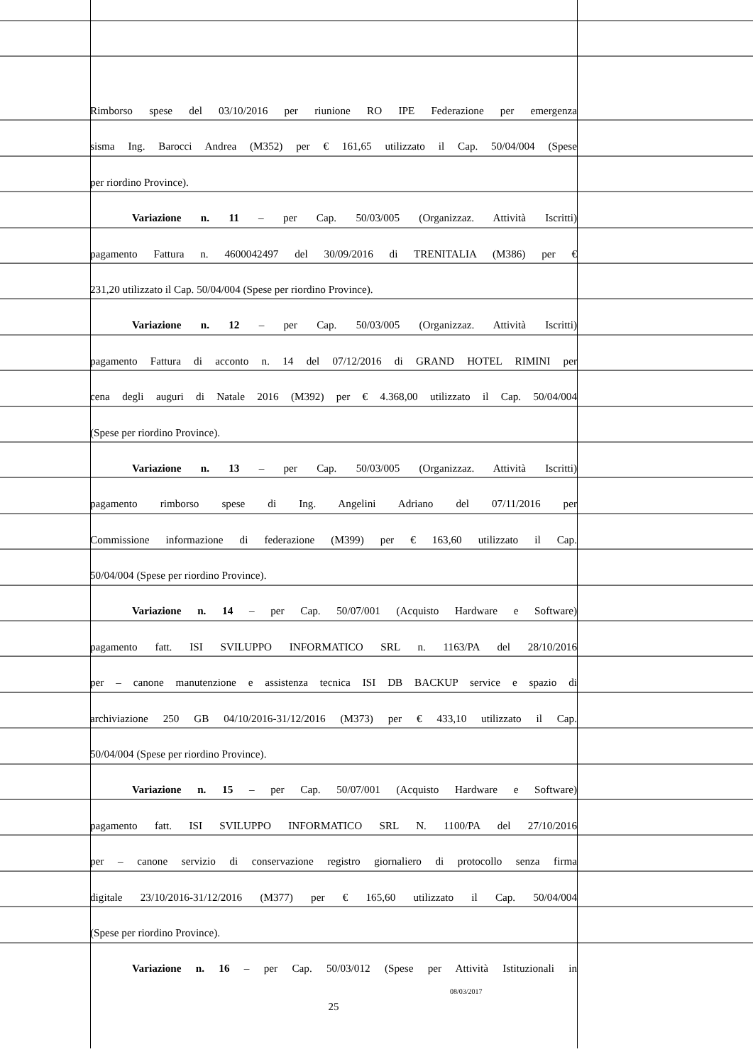Rimborso spese del 03/10/2016 per riunione RO IPE Federazione per emergenza
sisma Ing. Barocci Andrea (M352) per € 161,65 utilizzato il Cap. 50/04/004 (Spese
per riordino Province).
Variazione n. 11 – per Cap. 50/03/005 (Organizzaz. Attività Iscritti)
pagamento Fattura n. 4600042497 del 30/09/2016 di TRENITALIA (M386) per €
231,20 utilizzato il Cap. 50/04/004 (Spese per riordino Province).
Variazione n. 12 – per Cap. 50/03/005 (Organizzaz. Attività Iscritti)
pagamento Fattura di acconto n. 14 del 07/12/2016 di GRAND HOTEL RIMINI per
cena degli auguri di Natale 2016 (M392) per € 4.368,00 utilizzato il Cap. 50/04/004
(Spese per riordino Province).
Variazione n. 13 – per Cap. 50/03/005 (Organizzaz. Attività Iscritti)
pagamento rimborso spese di Ing. Angelini Adriano del 07/11/2016 per
Commissione informazione di federazione (M399) per € 163,60 utilizzato il Cap.
50/04/004 (Spese per riordino Province).
Variazione n. 14 – per Cap. 50/07/001 (Acquisto Hardware e Software)
pagamento fatt. ISI SVILUPPO INFORMATICO SRL n. 1163/PA del 28/10/2016
per – canone manutenzione e assistenza tecnica ISI DB BACKUP service e spazio di
archiviazione 250 GB 04/10/2016-31/12/2016 (M373) per € 433,10 utilizzato il Cap.
50/04/004 (Spese per riordino Province).
Variazione n. 15 – per Cap. 50/07/001 (Acquisto Hardware e Software)
pagamento fatt. ISI SVILUPPO INFORMATICO SRL N. 1100/PA del 27/10/2016
per – canone servizio di conservazione registro giornaliero di protocollo senza firma
digitale 23/10/2016-31/12/2016 (M377) per € 165,60 utilizzato il Cap. 50/04/004
(Spese per riordino Province).
Variazione n. 16 – per Cap. 50/03/012 (Spese per Attività Istituzionali in
08/03/2017
25